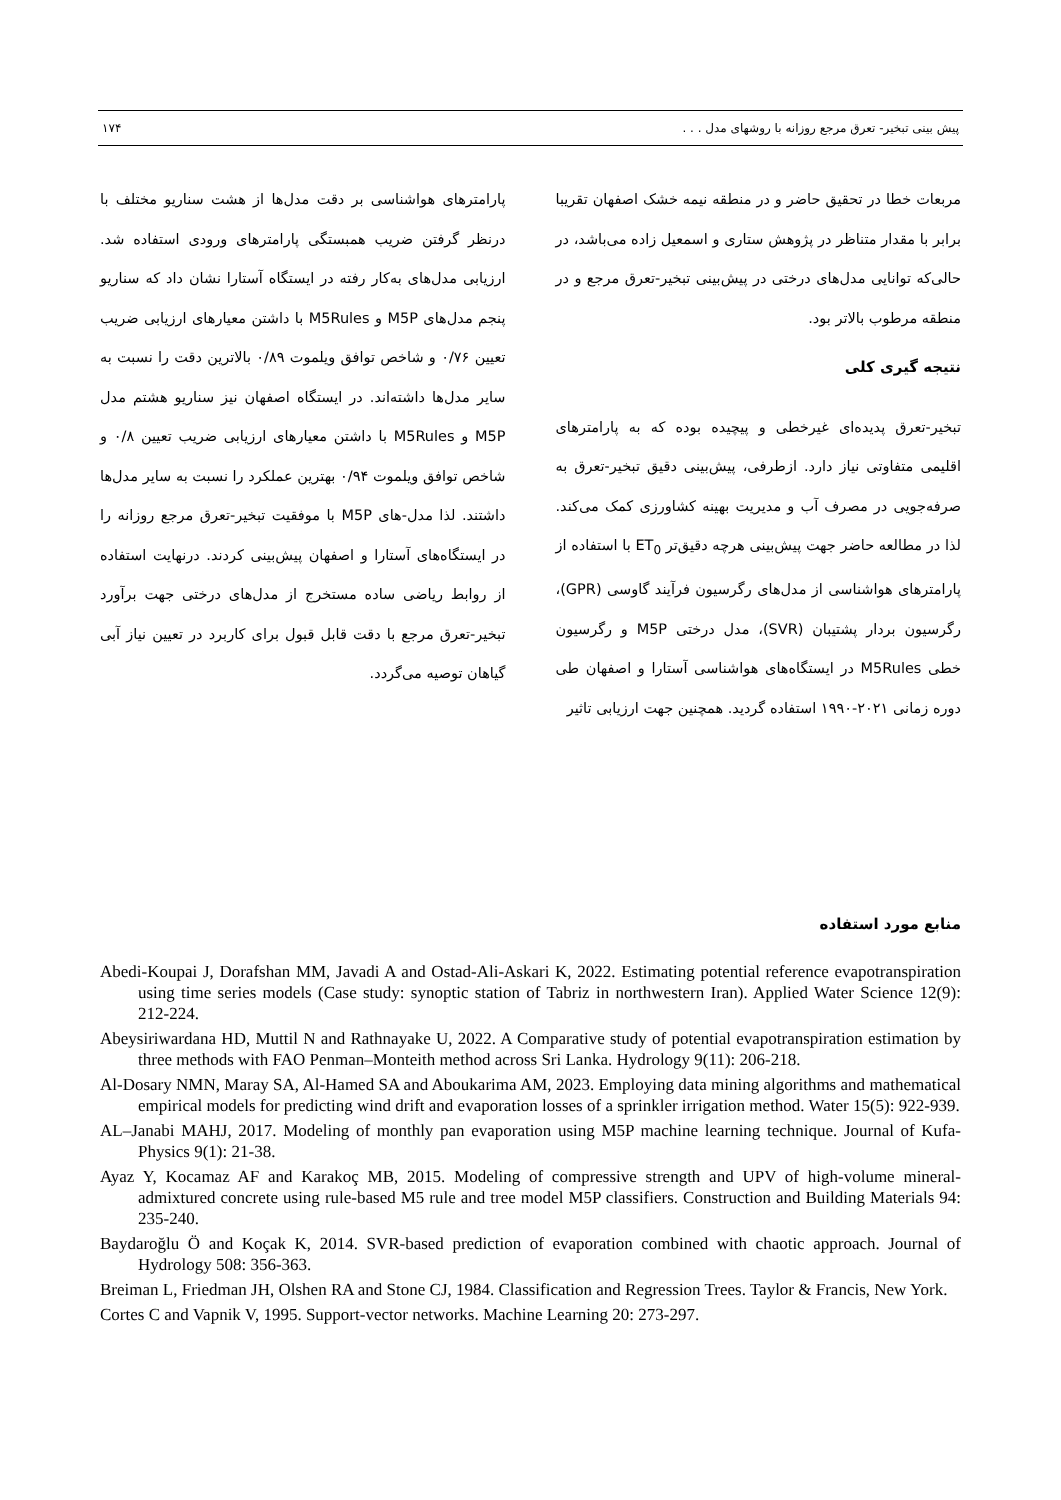پیش بینی تبخیر- تعرق مرجع روزانه با روشهای مدل . . . ۱۷۴
مربعات خطا در تحقیق حاضر و در منطقه نیمه خشک اصفهان تقریبا برابر با مقدار متناظر در پژوهش ستاری و اسمعیل زاده می‌باشد، در حالی‌که توانایی مدل‌های درختی در پیش‌بینی تبخیر-تعرق مرجع و در منطقه مرطوب بالاتر بود.
نتیجه گیری کلی
تبخیر-تعرق پدیده‌ای غیرخطی و پیچیده بوده که به پارامترهای اقلیمی متفاوتی نیاز دارد. ازطرفی، پیش‌بینی دقیق تبخیر-تعرق به صرفه‌جویی در مصرف آب و مدیریت بهینه کشاورزی کمک می‌کند. لذا در مطالعه حاضر جهت پیش‌بینی هرچه دقیق‌تر ET<sub>0</sub> با استفاده از پارامترهای هواشناسی از مدل‌های رگرسیون فرآیند گاوسی (GPR)، رگرسیون بردار پشتیبان (SVR)، مدل درختی M5P و رگرسیون خطی M5Rules در ایستگاه‌های هواشناسی آستارا و اصفهان طی دوره زمانی ۲۰۲۱-۱۹۹۰ استفاده گردید. همچنین جهت ارزیابی تاثیر
پارامترهای هواشناسی بر دقت مدل‌ها از هشت سناریو مختلف با درنظر گرفتن ضریب همبستگی پارامترهای ورودی استفاده شد. ارزیابی مدل‌های به‌کار رفته در ایستگاه آستارا نشان داد که سناریو پنجم مدل‌های M5P و M5Rules با داشتن معیارهای ارزیابی ضریب تعیین ۰/۷۶ و شاخص توافق ویلموت ۰/۸۹ بالاترین دقت را نسبت به سایر مدل‌ها داشته‌اند. در ایستگاه اصفهان نیز سناریو هشتم مدل M5P و M5Rules با داشتن معیارهای ارزیابی ضریب تعیین ۰/۸ و شاخص توافق ویلموت ۰/۹۴ بهترین عملکرد را نسبت به سایر مدل‌ها داشتند. لذا مدل-های M5P با موفقیت تبخیر-تعرق مرجع روزانه را در ایستگاه‌های آستارا و اصفهان پیش‌بینی کردند. درنهایت استفاده از روابط ریاضی ساده مستخرج از مدل‌های درختی جهت برآورد تبخیر-تعرق مرجع با دقت قابل قبول برای کاربرد در تعیین نیاز آبی گیاهان توصیه می‌گردد.
منابع مورد استفاده
Abedi-Koupai J, Dorafshan MM, Javadi A and Ostad-Ali-Askari K, 2022. Estimating potential reference evapotranspiration using time series models (Case study: synoptic station of Tabriz in northwestern Iran). Applied Water Science 12(9): 212-224.
Abeysiriwardana HD, Muttil N and Rathnayake U, 2022. A Comparative study of potential evapotranspiration estimation by three methods with FAO Penman–Monteith method across Sri Lanka. Hydrology 9(11): 206-218.
Al-Dosary NMN, Maray SA, Al-Hamed SA and Aboukarima AM, 2023. Employing data mining algorithms and mathematical empirical models for predicting wind drift and evaporation losses of a sprinkler irrigation method. Water 15(5): 922-939.
AL–Janabi MAHJ, 2017. Modeling of monthly pan evaporation using M5P machine learning technique. Journal of Kufa-Physics 9(1): 21-38.
Ayaz Y, Kocamaz AF and Karakoç MB, 2015. Modeling of compressive strength and UPV of high-volume mineral-admixtured concrete using rule-based M5 rule and tree model M5P classifiers. Construction and Building Materials 94: 235-240.
Baydaroğlu Ö and Koçak K, 2014. SVR-based prediction of evaporation combined with chaotic approach. Journal of Hydrology 508: 356-363.
Breiman L, Friedman JH, Olshen RA and Stone CJ, 1984. Classification and Regression Trees. Taylor & Francis, New York.
Cortes C and Vapnik V, 1995. Support-vector networks. Machine Learning 20: 273-297.